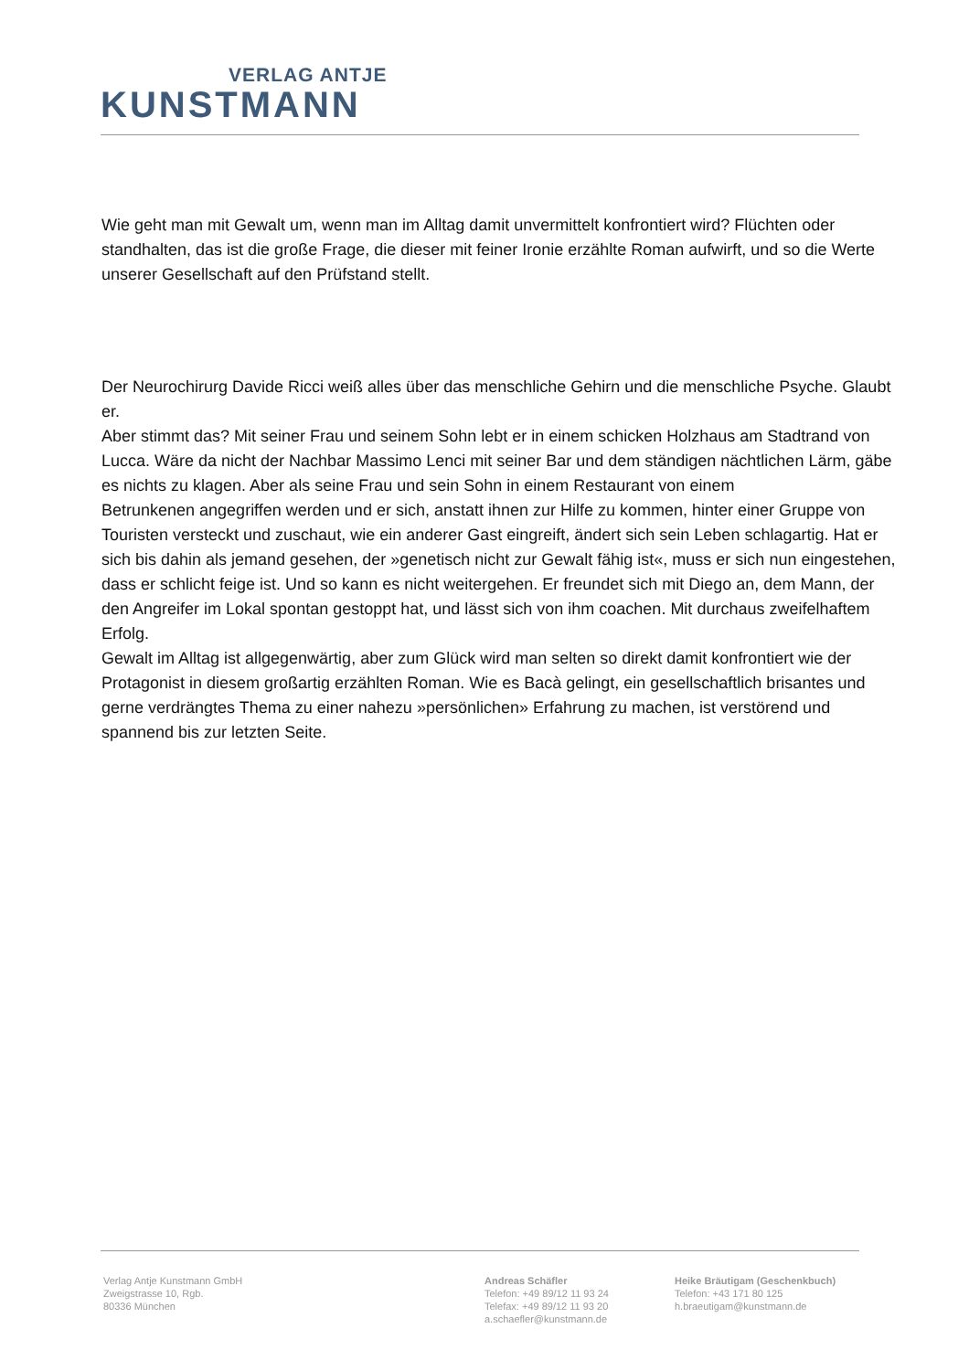VERLAG ANTJE
KUNSTMANN
Wie geht man mit Gewalt um, wenn man im Alltag damit unvermittelt konfrontiert wird? Flüchten oder standhalten, das ist die große Frage, die dieser mit feiner Ironie erzählte Roman aufwirft, und so die Werte unserer Gesellschaft auf den Prüfstand stellt.
Der Neurochirurg Davide Ricci weiß alles über das menschliche Gehirn und die menschliche Psyche. Glaubt er.
Aber stimmt das? Mit seiner Frau und seinem Sohn lebt er in einem schicken Holzhaus am Stadtrand von Lucca. Wäre da nicht der Nachbar Massimo Lenci mit seiner Bar und dem ständigen nächtlichen Lärm, gäbe es nichts zu klagen. Aber als seine Frau und sein Sohn in einem Restaurant von einem
Betrunkenen angegriffen werden und er sich, anstatt ihnen zur Hilfe zu kommen, hinter einer Gruppe von Touristen versteckt und zuschaut, wie ein anderer Gast eingreift, ändert sich sein Leben schlagartig. Hat er sich bis dahin als jemand gesehen, der »genetisch nicht zur Gewalt fähig ist«, muss er sich nun eingestehen, dass er schlicht feige ist. Und so kann es nicht weitergehen. Er freundet sich mit Diego an, dem Mann, der den Angreifer im Lokal spontan gestoppt hat, und lässt sich von ihm coachen. Mit durchaus zweifelhaftem Erfolg.
Gewalt im Alltag ist allgegenwärtig, aber zum Glück wird man selten so direkt damit konfrontiert wie der Protagonist in diesem großartig erzählten Roman. Wie es Bacà gelingt, ein gesellschaftlich brisantes und gerne verdrängtes Thema zu einer nahezu »persönlichen» Erfahrung zu machen, ist verstörend und spannend bis zur letzten Seite.
Verlag Antje Kunstmann GmbH
Zweigstrasse 10, Rgb.
80336 München
Andreas Schäfler
Telefon: +49 89/12 11 93 24
Telefax: +49 89/12 11 93 20
a.schaefler@kunstmann.de
Heike Bräutigam (Geschenkbuch)
Telefon: +43 171 80 125
h.braeutigam@kunstmann.de